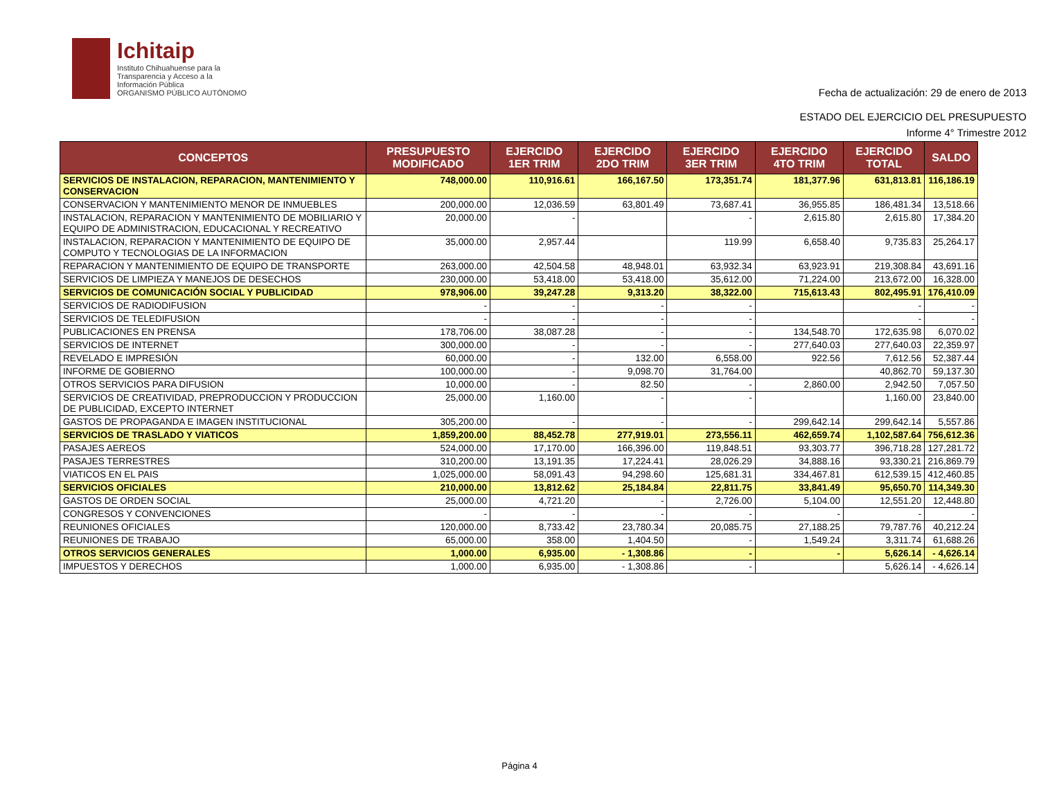Ichitaip
Instituto Chihuahuense para la
Transparencia y Acceso a la
Información Pública
ORGANISMO PÚBLICO AUTÓNOMO
Fecha de actualización: 29 de enero de 2013
ESTADO DEL EJERCICIO DEL PRESUPUESTO
Informe 4° Trimestre 2012
| CONCEPTOS | PRESUPUESTO MODIFICADO | EJERCIDO 1ER TRIM | EJERCIDO 2DO TRIM | EJERCIDO 3ER TRIM | EJERCIDO 4TO TRIM | EJERCIDO TOTAL | SALDO |
| --- | --- | --- | --- | --- | --- | --- | --- |
| SERVICIOS DE INSTALACION, REPARACION, MANTENIMIENTO Y CONSERVACION | 748,000.00 | 110,916.61 | 166,167.50 | 173,351.74 | 181,377.96 | 631,813.81 | 116,186.19 |
| CONSERVACION Y MANTENIMIENTO MENOR DE INMUEBLES | 200,000.00 | 12,036.59 | 63,801.49 | 73,687.41 | 36,955.85 | 186,481.34 | 13,518.66 |
| INSTALACION, REPARACION Y MANTENIMIENTO DE MOBILIARIO Y EQUIPO DE ADMINISTRACION, EDUCACIONAL Y RECREATIVO | 20,000.00 | - | | - | 2,615.80 | 2,615.80 | 17,384.20 |
| INSTALACION, REPARACION Y MANTENIMIENTO DE EQUIPO DE COMPUTO Y TECNOLOGIAS DE LA INFORMACION | 35,000.00 | 2,957.44 | | 119.99 | 6,658.40 | 9,735.83 | 25,264.17 |
| REPARACION Y MANTENIMIENTO DE EQUIPO DE TRANSPORTE | 263,000.00 | 42,504.58 | 48,948.01 | 63,932.34 | 63,923.91 | 219,308.84 | 43,691.16 |
| SERVICIOS DE LIMPIEZA Y MANEJOS DE DESECHOS | 230,000.00 | 53,418.00 | 53,418.00 | 35,612.00 | 71,224.00 | 213,672.00 | 16,328.00 |
| SERVICIOS DE COMUNICACIÓN SOCIAL Y PUBLICIDAD | 978,906.00 | 39,247.28 | 9,313.20 | 38,322.00 | 715,613.43 | 802,495.91 | 176,410.09 |
| SERVICIOS DE RADIODIFUSION | - | - | - | - | | - | - |
| SERVICIOS DE TELEDIFUSION | - | - | - | - | | - | - |
| PUBLICACIONES EN PRENSA | 178,706.00 | 38,087.28 | - | - | 134,548.70 | 172,635.98 | 6,070.02 |
| SERVICIOS DE INTERNET | 300,000.00 | - | - | - | 277,640.03 | 277,640.03 | 22,359.97 |
| REVELADO E IMPRESIÓN | 60,000.00 | - | 132.00 | 6,558.00 | 922.56 | 7,612.56 | 52,387.44 |
| INFORME DE GOBIERNO | 100,000.00 | - | 9,098.70 | 31,764.00 | | 40,862.70 | 59,137.30 |
| OTROS SERVICIOS PARA DIFUSION | 10,000.00 | - | 82.50 | - | 2,860.00 | 2,942.50 | 7,057.50 |
| SERVICIOS DE CREATIVIDAD, PREPRODUCCION Y PRODUCCION DE PUBLICIDAD, EXCEPTO INTERNET | 25,000.00 | 1,160.00 | - | - | | 1,160.00 | 23,840.00 |
| GASTOS DE PROPAGANDA E IMAGEN INSTITUCIONAL | 305,200.00 | - | - | - | 299,642.14 | 299,642.14 | 5,557.86 |
| SERVICIOS DE TRASLADO Y VIATICOS | 1,859,200.00 | 88,452.78 | 277,919.01 | 273,556.11 | 462,659.74 | 1,102,587.64 | 756,612.36 |
| PASAJES AEREOS | 524,000.00 | 17,170.00 | 166,396.00 | 119,848.51 | 93,303.77 | 396,718.28 | 127,281.72 |
| PASAJES TERRESTRES | 310,200.00 | 13,191.35 | 17,224.41 | 28,026.29 | 34,888.16 | 93,330.21 | 216,869.79 |
| VIATICOS EN EL PAIS | 1,025,000.00 | 58,091.43 | 94,298.60 | 125,681.31 | 334,467.81 | 612,539.15 | 412,460.85 |
| SERVICIOS OFICIALES | 210,000.00 | 13,812.62 | 25,184.84 | 22,811.75 | 33,841.49 | 95,650.70 | 114,349.30 |
| GASTOS DE ORDEN SOCIAL | 25,000.00 | 4,721.20 | - | 2,726.00 | 5,104.00 | 12,551.20 | 12,448.80 |
| CONGRESOS Y CONVENCIONES | - | - | - | - | - | - | - |
| REUNIONES OFICIALES | 120,000.00 | 8,733.42 | 23,780.34 | 20,085.75 | 27,188.25 | 79,787.76 | 40,212.24 |
| REUNIONES DE TRABAJO | 65,000.00 | 358.00 | 1,404.50 | - | 1,549.24 | 3,311.74 | 61,688.26 |
| OTROS SERVICIOS GENERALES | 1,000.00 | 6,935.00 | - 1,308.86 | - | - | 5,626.14 | - 4,626.14 |
| IMPUESTOS Y DERECHOS | 1,000.00 | 6,935.00 | - 1,308.86 | - | | 5,626.14 | - 4,626.14 |
Página 4